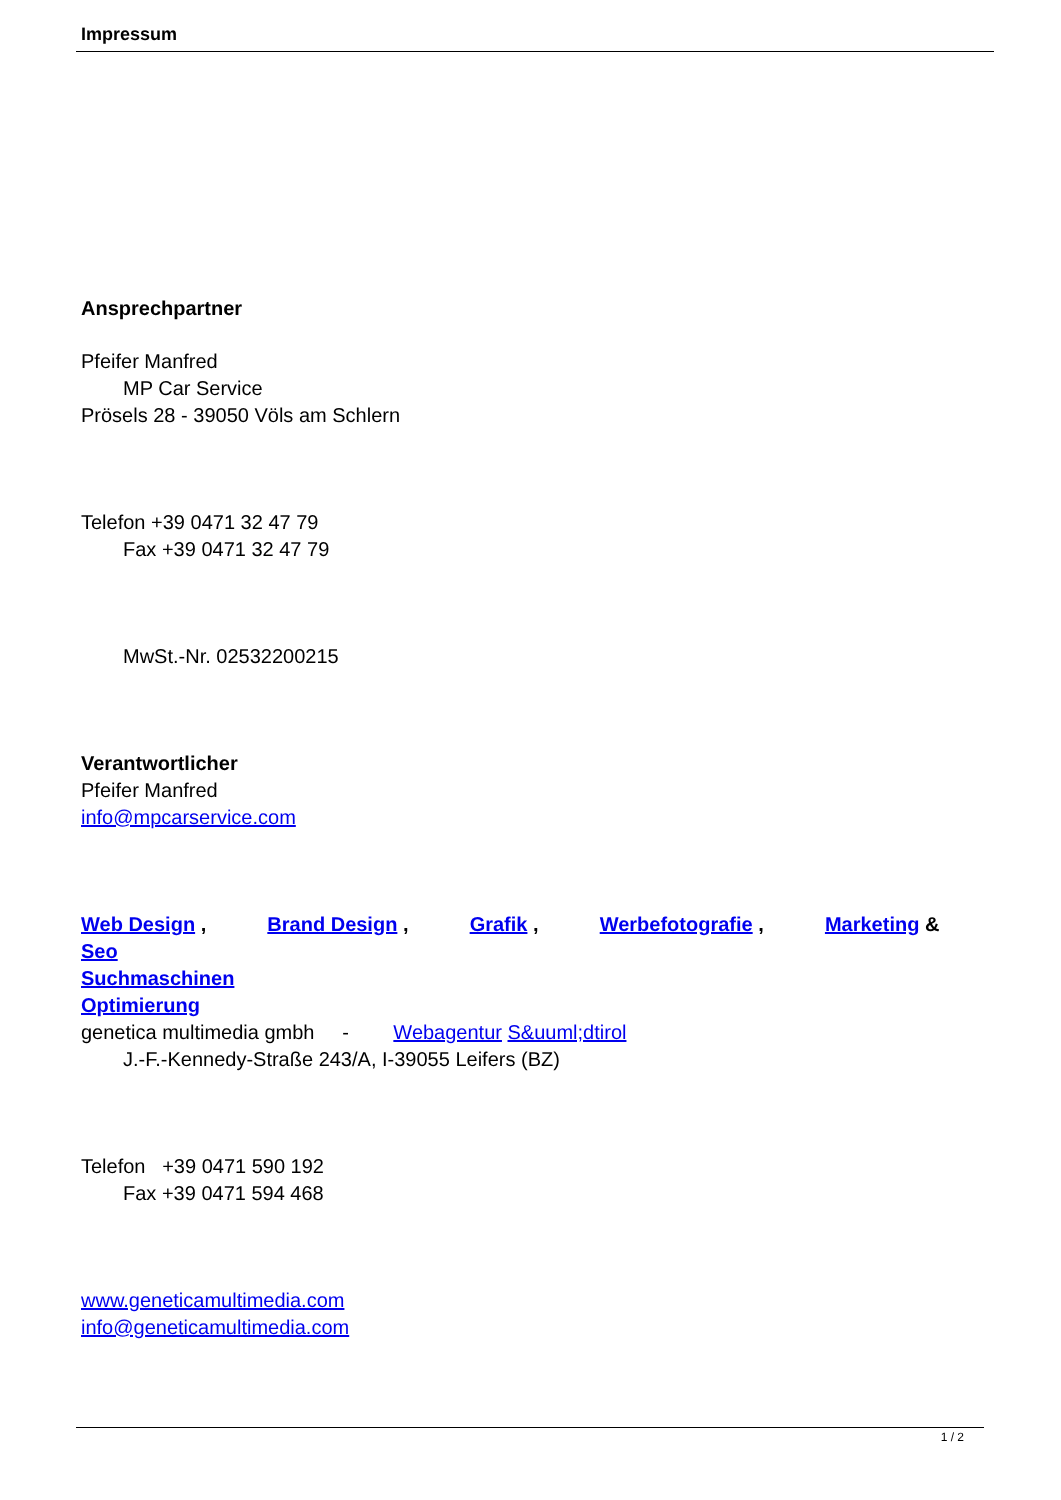Impressum
Ansprechpartner
Pfeifer Manfred
MP Car Service
Prösels 28 - 39050 Völs am Schlern
Telefon +39 0471 32 47 79
Fax +39 0471 32 47 79
MwSt.-Nr. 02532200215
Verantwortlicher
Pfeifer Manfred
info@mpcarservice.com
Web Design , Brand Design , Grafik , Werbefotografie , Marketing &
Seo
Suchmaschinen
Optimierung
genetica multimedia gmbh - Webagentur S&uuml;dtirol
J.-F.-Kennedy-Straße 243/A, I-39055 Leifers (BZ)
Telefon +39 0471 590 192
Fax +39 0471 594 468
www.geneticamultimedia.com
info@geneticamultimedia.com
1 / 2